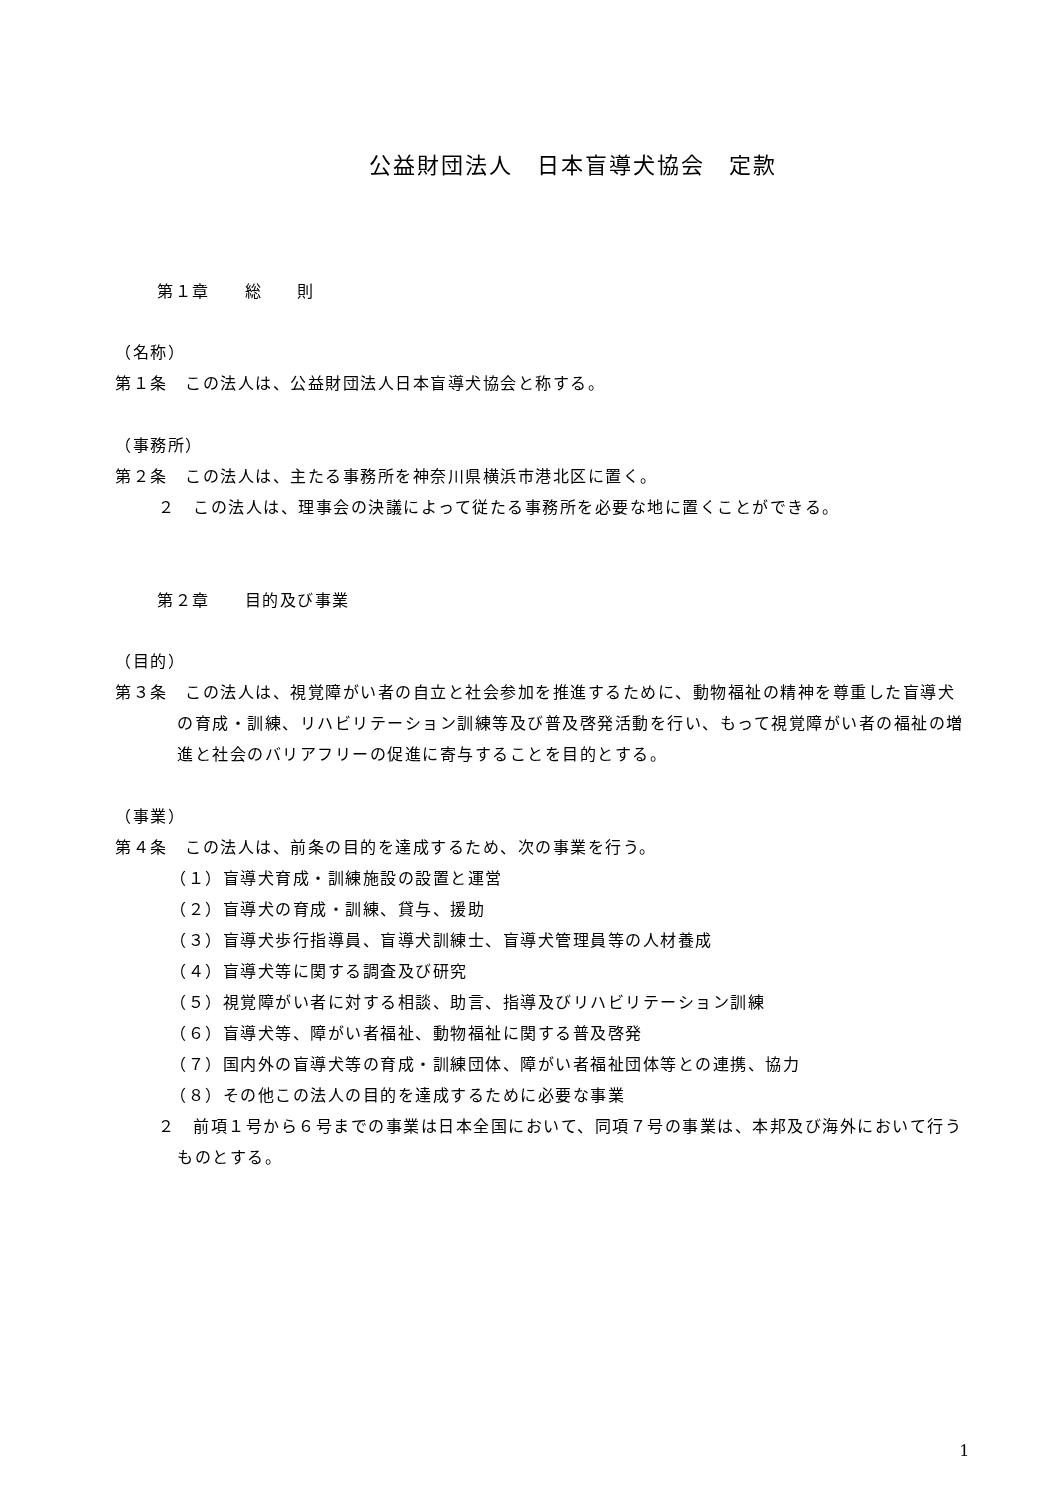公益財団法人　日本盲導犬協会　定款
第１章　　総　　則
（名称）
第１条　この法人は、公益財団法人日本盲導犬協会と称する。
（事務所）
第２条　この法人は、主たる事務所を神奈川県横浜市港北区に置く。
２　この法人は、理事会の決議によって従たる事務所を必要な地に置くことができる。
第２章　　目的及び事業
（目的）
第３条　この法人は、視覚障がい者の自立と社会参加を推進するために、動物福祉の精神を尊重した盲導犬の育成・訓練、リハビリテーション訓練等及び普及啓発活動を行い、もって視覚障がい者の福祉の増進と社会のバリアフリーの促進に寄与することを目的とする。
（事業）
第４条　この法人は、前条の目的を達成するため、次の事業を行う。
（１）盲導犬育成・訓練施設の設置と運営
（２）盲導犬の育成・訓練、貸与、援助
（３）盲導犬歩行指導員、盲導犬訓練士、盲導犬管理員等の人材養成
（４）盲導犬等に関する調査及び研究
（５）視覚障がい者に対する相談、助言、指導及びリハビリテーション訓練
（６）盲導犬等、障がい者福祉、動物福祉に関する普及啓発
（７）国内外の盲導犬等の育成・訓練団体、障がい者福祉団体等との連携、協力
（８）その他この法人の目的を達成するために必要な事業
２　前項１号から６号までの事業は日本全国において、同項７号の事業は、本邦及び海外において行うものとする。
1